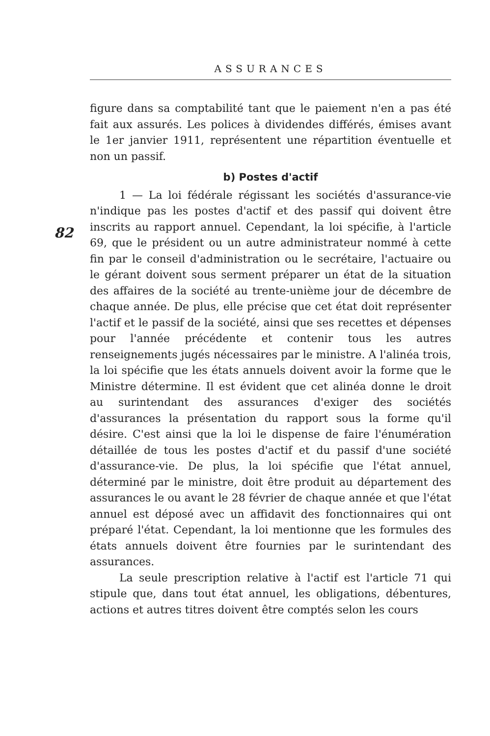ASSURANCES
figure dans sa comptabilité tant que le paiement n'en a pas été fait aux assurés. Les polices à dividendes différés, émises avant le 1er janvier 1911, représentent une répartition éventuelle et non un passif.
b) Postes d'actif
1 — La loi fédérale régissant les sociétés d'assurance-vie n'indique pas les postes d'actif et des passif qui doivent être inscrits au rapport annuel. Cependant, la loi spécifie, à l'article 69, que le président ou un autre administrateur nommé à cette fin par le conseil d'administration ou le secrétaire, l'actuaire ou le gérant doivent sous serment préparer un état de la situation des affaires de la société au trente-unième jour de décembre de chaque année. De plus, elle précise que cet état doit représenter l'actif et le passif de la société, ainsi que ses recettes et dépenses pour l'année précédente et contenir tous les autres renseignements jugés nécessaires par le ministre. A l'alinéa trois, la loi spécifie que les états annuels doivent avoir la forme que le Ministre détermine. Il est évident que cet alinéa donne le droit au surintendant des assurances d'exiger des sociétés d'assurances la présentation du rapport sous la forme qu'il désire. C'est ainsi que la loi le dispense de faire l'énumération détaillée de tous les postes d'actif et du passif d'une société d'assurance-vie. De plus, la loi spécifie que l'état annuel, déterminé par le ministre, doit être produit au département des assurances le ou avant le 28 février de chaque année et que l'état annuel est déposé avec un affidavit des fonctionnaires qui ont préparé l'état. Cependant, la loi mentionne que les formules des états annuels doivent être fournies par le surintendant des assurances.
La seule prescription relative à l'actif est l'article 71 qui stipule que, dans tout état annuel, les obligations, débentures, actions et autres titres doivent être comptés selon les cours
82